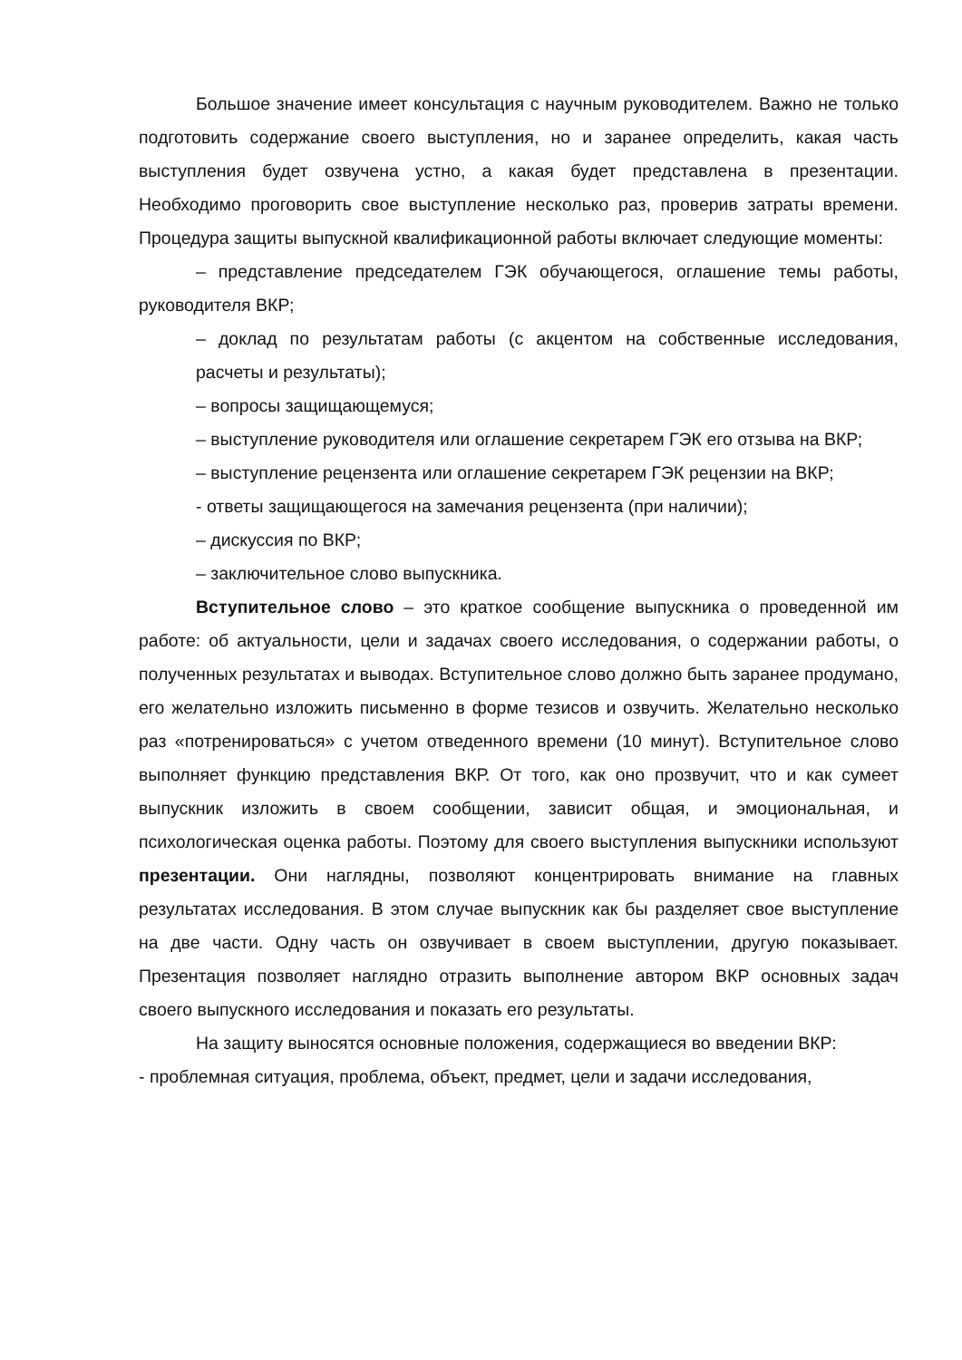Большое значение имеет консультация с научным руководителем. Важно не только подготовить содержание своего выступления, но и заранее определить, какая часть выступления будет озвучена устно, а какая будет представлена в презентации. Необходимо проговорить свое выступление несколько раз, проверив затраты времени. Процедура защиты выпускной квалификационной работы включает следующие моменты:
– представление председателем ГЭК обучающегося, оглашение темы работы, руководителя ВКР;
– доклад по результатам работы (с акцентом на собственные исследования, расчеты и результаты);
– вопросы защищающемуся;
– выступление руководителя или оглашение секретарем ГЭК его отзыва на ВКР;
– выступление рецензента или оглашение секретарем ГЭК рецензии на ВКР;
- ответы защищающегося на замечания рецензента (при наличии);
– дискуссия по ВКР;
– заключительное слово выпускника.
Вступительное слово – это краткое сообщение выпускника о проведенной им работе: об актуальности, цели и задачах своего исследования, о содержании работы, о полученных результатах и выводах. Вступительное слово должно быть заранее продумано, его желательно изложить письменно в форме тезисов и озвучить. Желательно несколько раз «потренироваться» с учетом отведенного времени (10 минут). Вступительное слово выполняет функцию представления ВКР. От того, как оно прозвучит, что и как сумеет выпускник изложить в своем сообщении, зависит общая, и эмоциональная, и психологическая оценка работы. Поэтому для своего выступления выпускники используют презентации. Они наглядны, позволяют концентрировать внимание на главных результатах исследования. В этом случае выпускник как бы разделяет свое выступление на две части. Одну часть он озвучивает в своем выступлении, другую показывает. Презентация позволяет наглядно отразить выполнение автором ВКР основных задач своего выпускного исследования и показать его результаты.
На защиту выносятся основные положения, содержащиеся во введении ВКР:
- проблемная ситуация, проблема, объект, предмет, цели и задачи исследования,